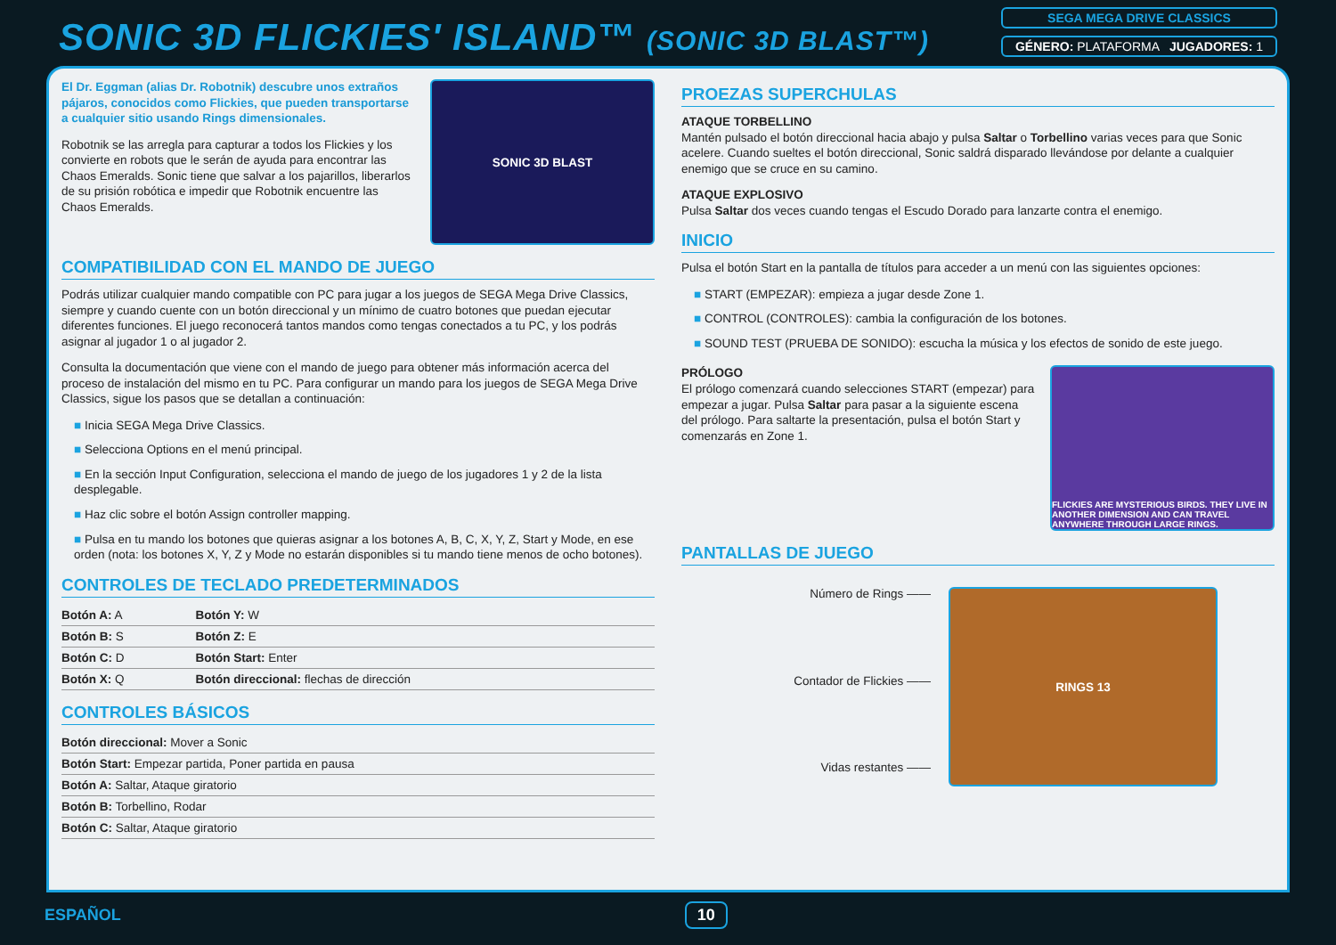SONIC 3D FLICKIES' ISLAND™ (SONIC 3D BLAST™)
SEGA MEGA DRIVE CLASSICS
GÉNERO: PLATAFORMA JUGADORES: 1
El Dr. Eggman (alias Dr. Robotnik) descubre unos extraños pájaros, conocidos como Flickies, que pueden transportarse a cualquier sitio usando Rings dimensionales.
Robotnik se las arregla para capturar a todos los Flickies y los convierte en robots que le serán de ayuda para encontrar las Chaos Emeralds. Sonic tiene que salvar a los pajarillos, liberarlos de su prisión robótica e impedir que Robotnik encuentre las Chaos Emeralds.
SONIC 3D BLAST
COMPATIBILIDAD CON EL MANDO DE JUEGO
Podrás utilizar cualquier mando compatible con PC para jugar a los juegos de SEGA Mega Drive Classics, siempre y cuando cuente con un botón direccional y un mínimo de cuatro botones que puedan ejecutar diferentes funciones. El juego reconocerá tantos mandos como tengas conectados a tu PC, y los podrás asignar al jugador 1 o al jugador 2.
Consulta la documentación que viene con el mando de juego para obtener más información acerca del proceso de instalación del mismo en tu PC. Para configurar un mando para los juegos de SEGA Mega Drive Classics, sigue los pasos que se detallan a continuación:
■ Inicia SEGA Mega Drive Classics.
■ Selecciona Options en el menú principal.
■ En la sección Input Configuration, selecciona el mando de juego de los jugadores 1 y 2 de la lista desplegable.
■ Haz clic sobre el botón Assign controller mapping.
■ Pulsa en tu mando los botones que quieras asignar a los botones A, B, C, X, Y, Z, Start y Mode, en ese orden (nota: los botones X, Y, Z y Mode no estarán disponibles si tu mando tiene menos de ocho botones).
CONTROLES DE TECLADO PREDETERMINADOS
| Botón A: A | Botón Y: W |
| Botón B: S | Botón Z: E |
| Botón C: D | Botón Start: Enter |
| Botón X: Q | Botón direccional: flechas de dirección |
CONTROLES BÁSICOS
| Botón direccional: Mover a Sonic |
| Botón Start: Empezar partida, Poner partida en pausa |
| Botón A: Saltar, Ataque giratorio |
| Botón B: Torbellino, Rodar |
| Botón C: Saltar, Ataque giratorio |
PROEZAS SUPERCHULAS
ATAQUE TORBELLINO
Mantén pulsado el botón direccional hacia abajo y pulsa Saltar o Torbellino varias veces para que Sonic acelere. Cuando sueltes el botón direccional, Sonic saldrá disparado llevándose por delante a cualquier enemigo que se cruce en su camino.
ATAQUE EXPLOSIVO
Pulsa Saltar dos veces cuando tengas el Escudo Dorado para lanzarte contra el enemigo.
INICIO
Pulsa el botón Start en la pantalla de títulos para acceder a un menú con las siguientes opciones:
■ START (EMPEZAR): empieza a jugar desde Zone 1.
■ CONTROL (CONTROLES): cambia la configuración de los botones.
■ SOUND TEST (PRUEBA DE SONIDO): escucha la música y los efectos de sonido de este juego.
PRÓLOGO
El prólogo comenzará cuando selecciones START (empezar) para empezar a jugar. Pulsa Saltar para pasar a la siguiente escena del prólogo. Para saltarte la presentación, pulsa el botón Start y comenzarás en Zone 1.
FLICKIES ARE MYSTERIOUS BIRDS. THEY LIVE IN ANOTHER DIMENSION AND CAN TRAVEL ANYWHERE THROUGH LARGE RINGS.
PANTALLAS DE JUEGO
Número de Rings ——
Contador de Flickies ——
Vidas restantes ——
RINGS 13
ESPAÑOL
10